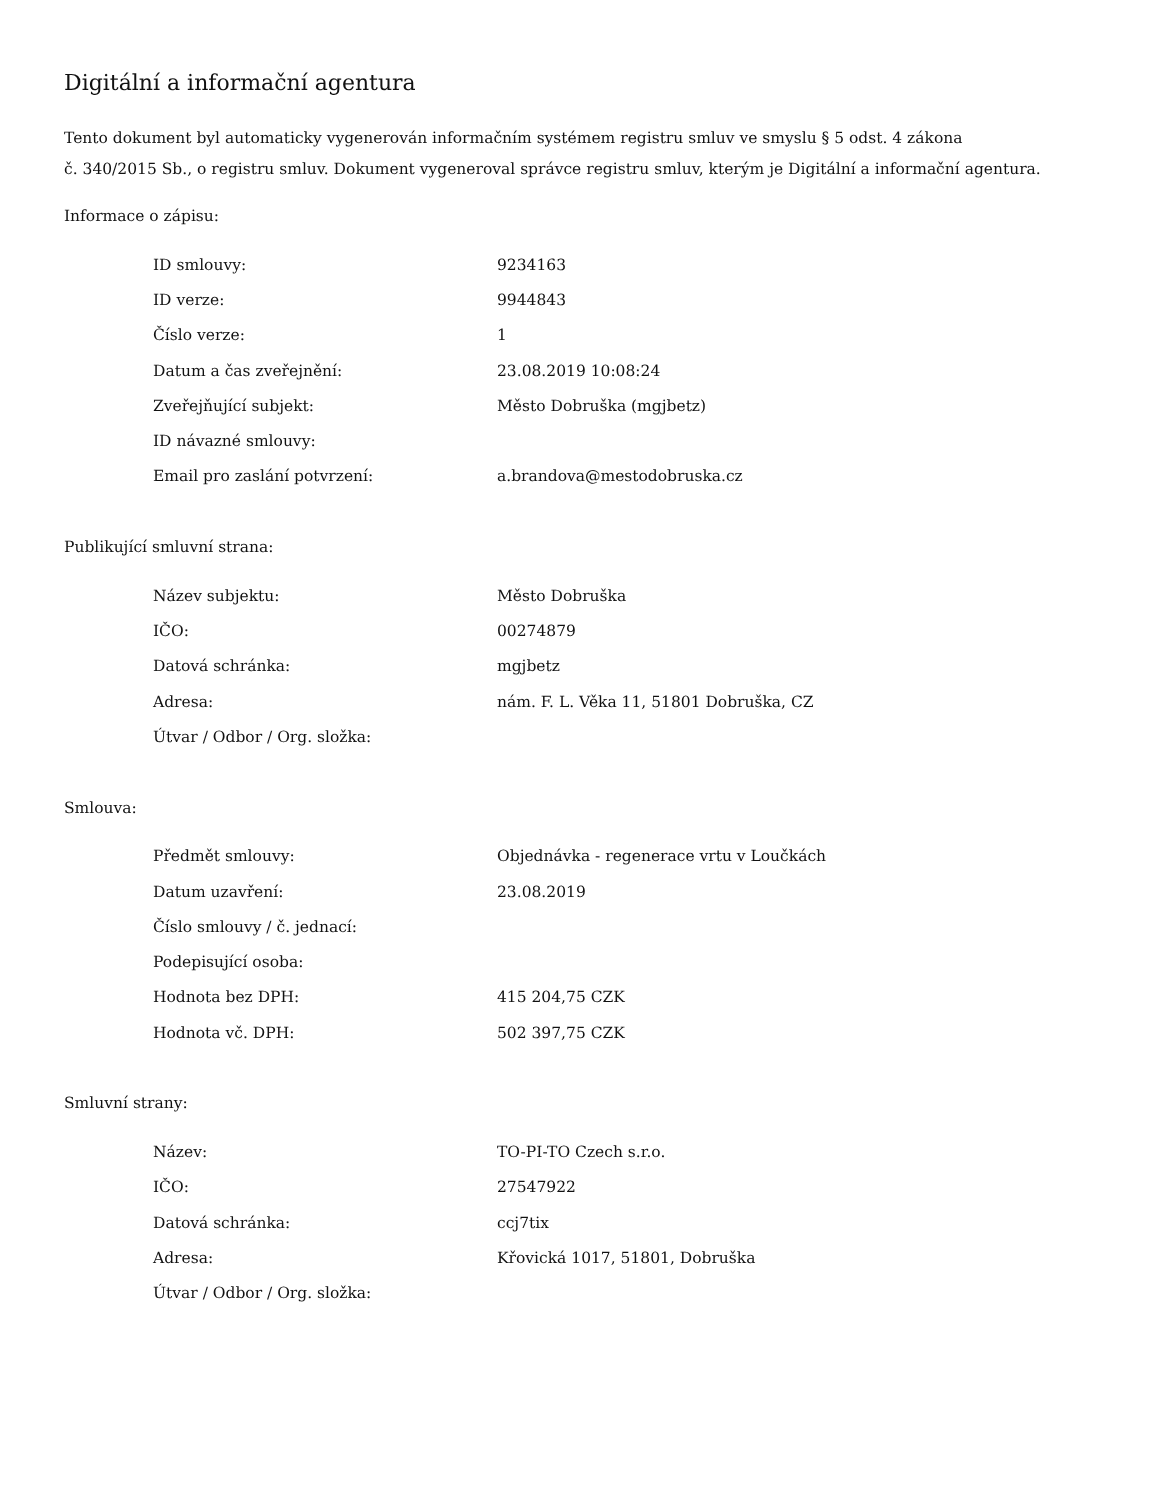Digitální a informační agentura
Tento dokument byl automaticky vygenerován informačním systémem registru smluv ve smyslu § 5 odst. 4 zákona
č. 340/2015 Sb., o registru smluv. Dokument vygeneroval správce registru smluv, kterým je Digitální a informační agentura.
Informace o zápisu:
| ID smlouvy: | 9234163 |
| ID verze: | 9944843 |
| Číslo verze: | 1 |
| Datum a čas zveřejnění: | 23.08.2019 10:08:24 |
| Zveřejňující subjekt: | Město Dobruška (mgjbetz) |
| ID návazné smlouvy: | |
| Email pro zaslání potvrzení: | a.brandova@mestodobruska.cz |
Publikující smluvní strana:
| Název subjektu: | Město Dobruška |
| IČO: | 00274879 |
| Datová schránka: | mgjbetz |
| Adresa: | nám. F. L. Věka 11, 51801 Dobruška, CZ |
| Útvar / Odbor / Org. složka: | |
Smlouva:
| Předmět smlouvy: | Objednávka - regenerace vrtu v Loučkách |
| Datum uzavření: | 23.08.2019 |
| Číslo smlouvy / č. jednací: | |
| Podepisující osoba: | |
| Hodnota bez DPH: | 415 204,75 CZK |
| Hodnota vč. DPH: | 502 397,75 CZK |
Smluvní strany:
| Název: | TO-PI-TO Czech s.r.o. |
| IČO: | 27547922 |
| Datová schránka: | ccj7tix |
| Adresa: | Křovická 1017, 51801, Dobruška |
| Útvar / Odbor / Org. složka: | |